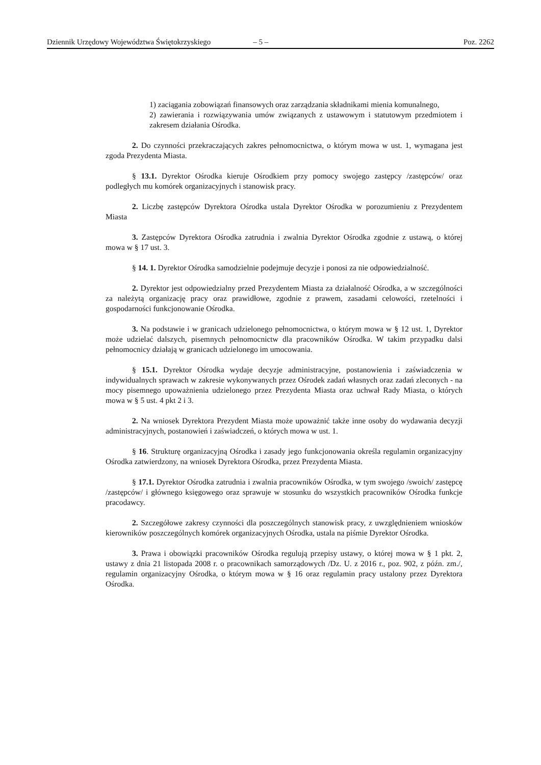Dziennik Urzędowy Województwa Świętokrzyskiego – 5 – Poz. 2262
1) zaciągania zobowiązań finansowych oraz zarządzania składnikami mienia komunalnego,
2) zawierania i rozwiązywania umów związanych z ustawowym i statutowym przedmiotem i zakresem działania Ośrodka.
2. Do czynności przekraczających zakres pełnomocnictwa, o którym mowa w ust. 1, wymagana jest zgoda Prezydenta Miasta.
§ 13.1. Dyrektor Ośrodka kieruje Ośrodkiem przy pomocy swojego zastępcy /zastępców/ oraz podległych mu komórek organizacyjnych i stanowisk pracy.
2. Liczbę zastępców Dyrektora Ośrodka ustala Dyrektor Ośrodka w porozumieniu z Prezydentem Miasta
3. Zastępców Dyrektora Ośrodka zatrudnia i zwalnia Dyrektor Ośrodka zgodnie z ustawą, o której mowa w § 17 ust. 3.
§ 14. 1. Dyrektor Ośrodka samodzielnie podejmuje decyzje i ponosi za nie odpowiedzialność.
2. Dyrektor jest odpowiedzialny przed Prezydentem Miasta za działalność Ośrodka, a w szczególności za należytą organizację pracy oraz prawidłowe, zgodnie z prawem, zasadami celowości, rzetelności i gospodarności funkcjonowanie Ośrodka.
3. Na podstawie i w granicach udzielonego pełnomocnictwa, o którym mowa w § 12 ust. 1, Dyrektor może udzielać dalszych, pisemnych pełnomocnictw dla pracowników Ośrodka. W takim przypadku dalsi pełnomocnicy działają w granicach udzielonego im umocowania.
§ 15.1. Dyrektor Ośrodka wydaje decyzje administracyjne, postanowienia i zaświadczenia w indywidualnych sprawach w zakresie wykonywanych przez Ośrodek zadań własnych oraz zadań zleconych - na mocy pisemnego upoważnienia udzielonego przez Prezydenta Miasta oraz uchwał Rady Miasta, o których mowa w § 5 ust. 4 pkt 2 i 3.
2. Na wniosek Dyrektora Prezydent Miasta może upoważnić także inne osoby do wydawania decyzji administracyjnych, postanowień i zaświadczeń, o których mowa w ust. 1.
§ 16. Strukturę organizacyjną Ośrodka i zasady jego funkcjonowania określa regulamin organizacyjny Ośrodka zatwierdzony, na wniosek Dyrektora Ośrodka, przez Prezydenta Miasta.
§ 17.1. Dyrektor Ośrodka zatrudnia i zwalnia pracowników Ośrodka, w tym swojego /swoich/ zastępcę /zastępców/ i głównego księgowego oraz sprawuje w stosunku do wszystkich pracowników Ośrodka funkcje pracodawcy.
2. Szczegółowe zakresy czynności dla poszczególnych stanowisk pracy, z uwzględnieniem wniosków kierowników poszczególnych komórek organizacyjnych Ośrodka, ustala na piśmie Dyrektor Ośrodka.
3. Prawa i obowiązki pracowników Ośrodka regulują przepisy ustawy, o której mowa w § 1 pkt. 2, ustawy z dnia 21 listopada 2008 r. o pracownikach samorządowych /Dz. U. z 2016 r., poz. 902, z późn. zm./, regulamin organizacyjny Ośrodka, o którym mowa w § 16 oraz regulamin pracy ustalony przez Dyrektora Ośrodka.